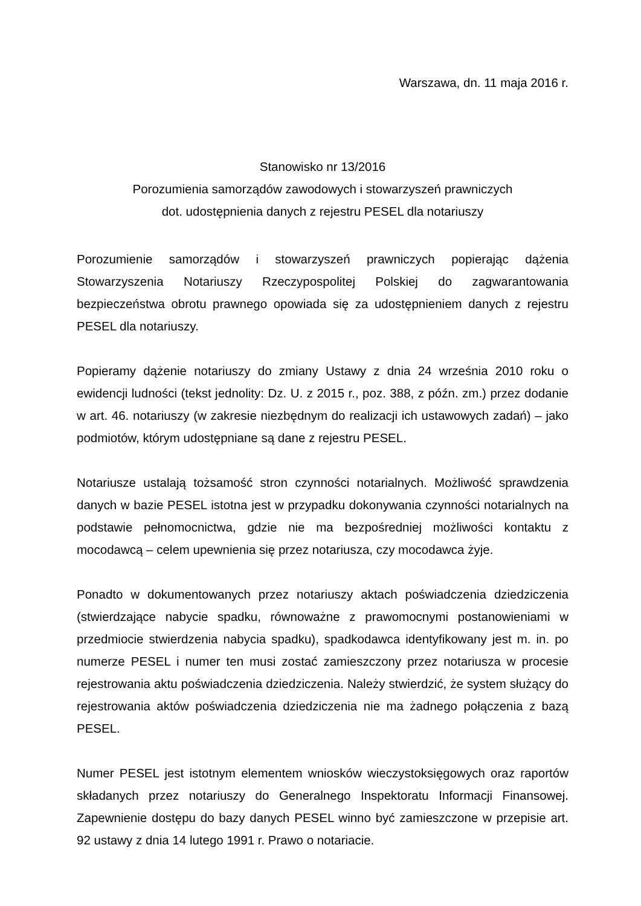Warszawa, dn. 11 maja 2016 r.
Stanowisko nr 13/2016
Porozumienia samorządów zawodowych i stowarzyszeń prawniczych
dot. udostępnienia danych z rejestru PESEL dla notariuszy
Porozumienie samorządów i stowarzyszeń prawniczych popierając dążenia Stowarzyszenia Notariuszy Rzeczypospolitej Polskiej do zagwarantowania bezpieczeństwa obrotu prawnego opowiada się za udostępnieniem danych z rejestru PESEL dla notariuszy.
Popieramy dążenie notariuszy do zmiany Ustawy z dnia 24 września 2010 roku o ewidencji ludności (tekst jednolity: Dz. U. z 2015 r., poz. 388, z późn. zm.) przez dodanie w art. 46. notariuszy (w zakresie niezbędnym do realizacji ich ustawowych zadań) – jako podmiotów, którym udostępniane są dane z rejestru PESEL.
Notariusze ustalają tożsamość stron czynności notarialnych. Możliwość sprawdzenia danych w bazie PESEL istotna jest w przypadku dokonywania czynności notarialnych na podstawie pełnomocnictwa, gdzie nie ma bezpośredniej możliwości kontaktu z mocodawcą – celem upewnienia się przez notariusza, czy mocodawca żyje.
Ponadto w dokumentowanych przez notariuszy aktach poświadczenia dziedziczenia (stwierdzające nabycie spadku, równoważne z prawomocnymi postanowieniami w przedmiocie stwierdzenia nabycia spadku), spadkodawca identyfikowany jest m. in. po numerze PESEL i numer ten musi zostać zamieszczony przez notariusza w procesie rejestrowania aktu poświadczenia dziedziczenia. Należy stwierdzić, że system służący do rejestrowania aktów poświadczenia dziedziczenia nie ma żadnego połączenia z bazą PESEL.
Numer PESEL jest istotnym elementem wniosków wieczystoksięgowych oraz raportów składanych przez notariuszy do Generalnego Inspektoratu Informacji Finansowej. Zapewnienie dostępu do bazy danych PESEL winno być zamieszczone w przepisie art. 92 ustawy z dnia 14 lutego 1991 r. Prawo o notariacie.